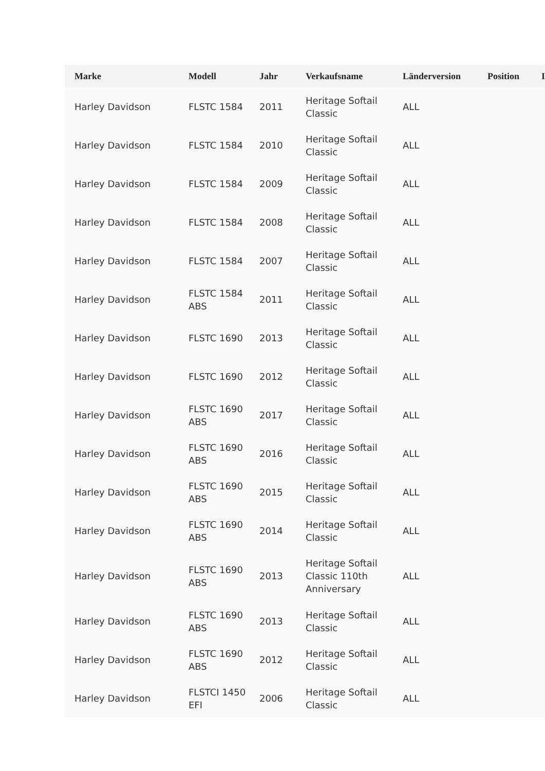| Marke | Modell | Jahr | Verkaufsname | Länderversion | Position | I |
| --- | --- | --- | --- | --- | --- | --- |
| Harley Davidson | FLSTC 1584 | 2011 | Heritage Softail Classic | ALL | | |
| Harley Davidson | FLSTC 1584 | 2010 | Heritage Softail Classic | ALL | | |
| Harley Davidson | FLSTC 1584 | 2009 | Heritage Softail Classic | ALL | | |
| Harley Davidson | FLSTC 1584 | 2008 | Heritage Softail Classic | ALL | | |
| Harley Davidson | FLSTC 1584 | 2007 | Heritage Softail Classic | ALL | | |
| Harley Davidson | FLSTC 1584 ABS | 2011 | Heritage Softail Classic | ALL | | |
| Harley Davidson | FLSTC 1690 | 2013 | Heritage Softail Classic | ALL | | |
| Harley Davidson | FLSTC 1690 | 2012 | Heritage Softail Classic | ALL | | |
| Harley Davidson | FLSTC 1690 ABS | 2017 | Heritage Softail Classic | ALL | | |
| Harley Davidson | FLSTC 1690 ABS | 2016 | Heritage Softail Classic | ALL | | |
| Harley Davidson | FLSTC 1690 ABS | 2015 | Heritage Softail Classic | ALL | | |
| Harley Davidson | FLSTC 1690 ABS | 2014 | Heritage Softail Classic | ALL | | |
| Harley Davidson | FLSTC 1690 ABS | 2013 | Heritage Softail Classic 110th Anniversary | ALL | | |
| Harley Davidson | FLSTC 1690 ABS | 2013 | Heritage Softail Classic | ALL | | |
| Harley Davidson | FLSTC 1690 ABS | 2012 | Heritage Softail Classic | ALL | | |
| Harley Davidson | FLSTCI 1450 EFI | 2006 | Heritage Softail Classic | ALL | | |